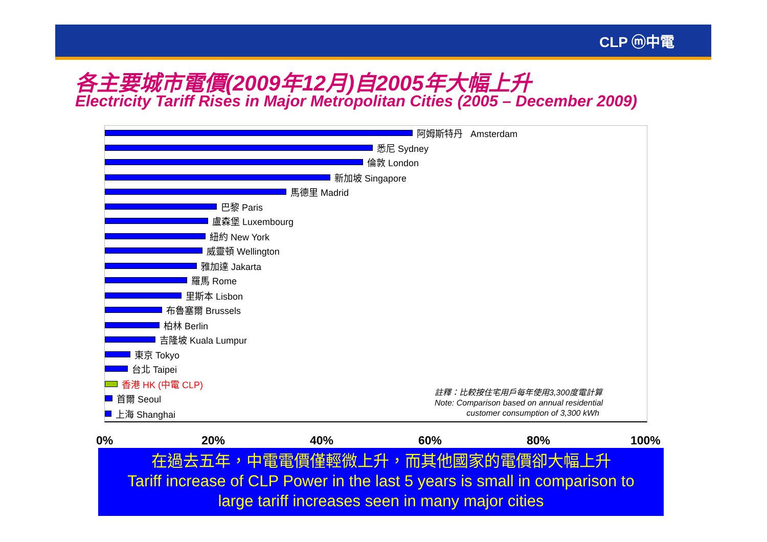CLP ⓜ中電
各主要城市電價(2009年12月)自2005年大幅上升
Electricity Tariff Rises in Major Metropolitan Cities (2005 – December 2009)
阿姆斯特丹 Amsterdam
悉尼 Sydney
倫敦 London
新加坡 Singapore
馬德里 Madrid
巴黎 Paris
盧森堡 Luxembourg
紐約 New York
威靈頓 Wellington
雅加達 Jakarta
羅馬 Rome
里斯本 Lisbon
布魯塞爾 Brussels
柏林 Berlin
吉隆坡 Kuala Lumpur
東京 Tokyo
台北 Taipei
香港 HK (中電 CLP)
首爾 Seoul
上海 Shanghai
註釋：比較按住宅用戶每年使用3,300度電計算
Note: Comparison based on annual residential
customer consumption of 3,300 kWh
0% 20% 40% 60% 80% 100%
在過去五年，中電電價僅輕微上升，而其他國家的電價卻大幅上升
Tariff increase of CLP Power in the last 5 years is small in comparison to
large tariff increases seen in many major cities